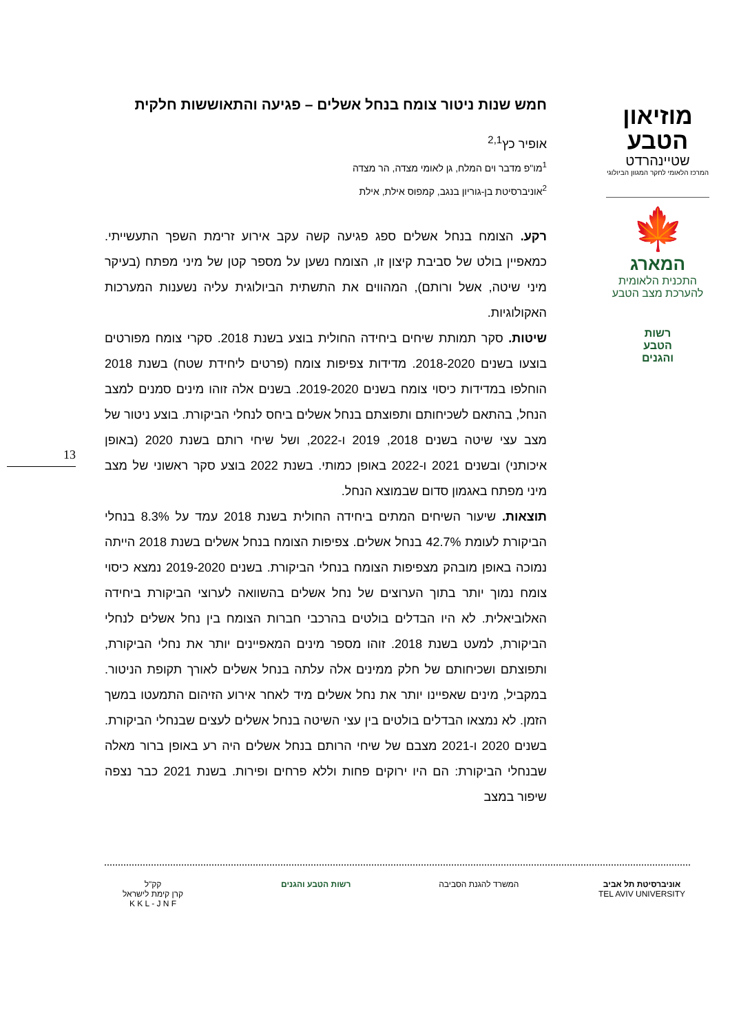מוזיאון
הטבע
שטיינהרדט
המרכז הלאומי לחקר המגוון הביולוגי
🍁
המארג
התכנית הלאומית
להערכת מצב הטבע
רשות
הטבע
והגנים
חמש שנות ניטור צומח בנחל אשלים – פגיעה והתאוששות חלקית
אופיר כץ<sup>2,1</sup>
<sup>1</sup> מו"פ מדבר וים המלח, גן לאומי מצדה, הר מצדה
<sup>2</sup> אוניברסיטת בן-גוריון בנגב, קמפוס אילת, אילת
רקע. הצומח בנחל אשלים ספג פגיעה קשה עקב אירוע זרימת השפך התעשייתי. כמאפיין בולט של סביבת קיצון זו, הצומח נשען על מספר קטן של מיני מפתח (בעיקר מיני שיטה, אשל ורותם), המהווים את התשתית הביולוגית עליה נשענות המערכות האקולוגיות.
שיטות. סקר תמותת שיחים ביחידה החולית בוצע בשנת 2018. סקרי צומח מפורטים בוצעו בשנים 2018-2020. מדידות צפיפות צומח (פרטים ליחידת שטח) בשנת 2018 הוחלפו במדידות כיסוי צומח בשנים 2019-2020. בשנים אלה זוהו מינים סמנים למצב הנחל, בהתאם לשכיחותם ותפוצתם בנחל אשלים ביחס לנחלי הביקורת. בוצע ניטור של מצב עצי שיטה בשנים 2018, 2019 ו-2022, ושל שיחי רותם בשנת 2020 (באופן איכותני) ובשנים 2021 ו-2022 באופן כמותי. בשנת 2022 בוצע סקר ראשוני של מצב מיני מפתח באגמון סדום שבמוצא הנחל.
תוצאות. שיעור השיחים המתים ביחידה החולית בשנת 2018 עמד על 8.3% בנחלי הביקורת לעומת 42.7% בנחל אשלים. צפיפות הצומח בנחל אשלים בשנת 2018 הייתה נמוכה באופן מובהק מצפיפות הצומח בנחלי הביקורת. בשנים 2019-2020 נמצא כיסוי צומח נמוך יותר בתוך הערוצים של נחל אשלים בהשוואה לערוצי הביקורת ביחידה האלוביאלית. לא היו הבדלים בולטים בהרכבי חברות הצומח בין נחל אשלים לנחלי הביקורת, למעט בשנת 2018. זוהו מספר מינים המאפיינים יותר את נחלי הביקורת, ותפוצתם ושכיחותם של חלק ממינים אלה עלתה בנחל אשלים לאורך תקופת הניטור. במקביל, מינים שאפיינו יותר את נחל אשלים מיד לאחר אירוע הזיהום התמעטו במשך הזמן. לא נמצאו הבדלים בולטים בין עצי השיטה בנחל אשלים לעצים שבנחלי הביקורת. בשנים 2020 ו-2021 מצבם של שיחי הרותם בנחל אשלים היה רע באופן ברור מאלה שבנחלי הביקורת: הם היו ירוקים פחות וללא פרחים ופירות. בשנת 2021 כבר נצפה שיפור במצב
13
אוניברסיטת תל אביב
TEL AVIV UNIVERSITY
המשרד להגנת הסביבה רשות הטבע והגנים קק"ל
קרן קימת לישראל
K K L - J N F